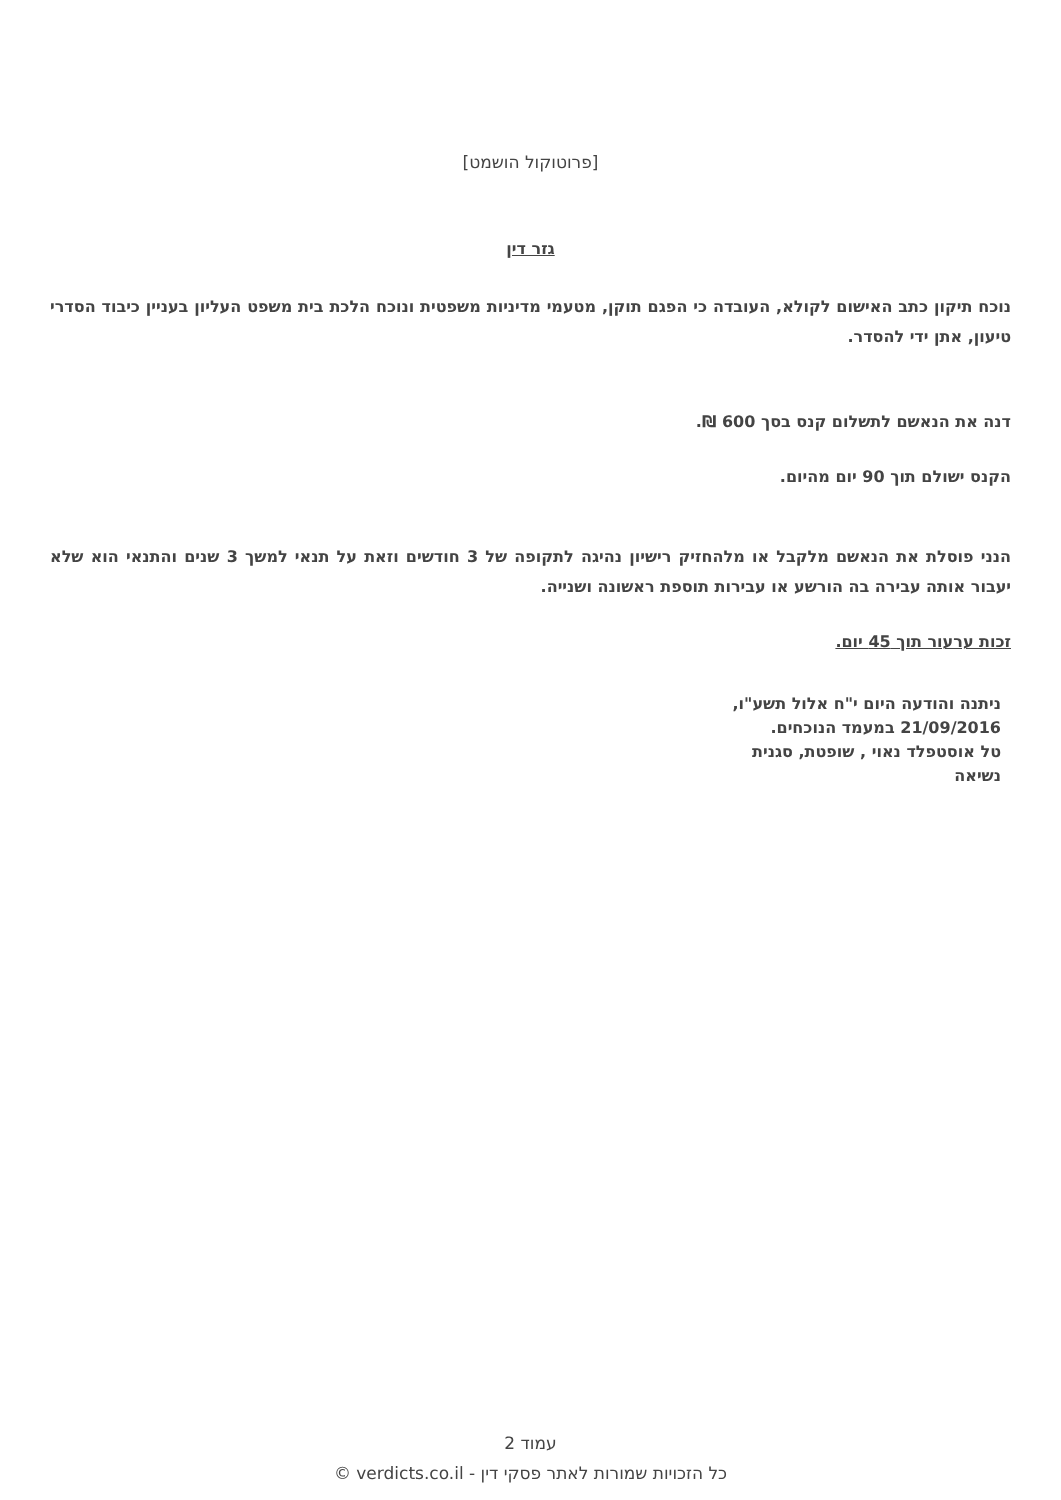[פרוטוקול הושמט]
גזר דין
נוכח תיקון כתב האישום לקולא, העובדה כי הפגם תוקן, מטעמי מדיניות משפטית ונוכח הלכת בית משפט העליון בעניין כיבוד הסדרי טיעון, אתן ידי להסדר.
דנה את הנאשם לתשלום קנס בסך 600 ₪.
הקנס ישולם תוך 90 יום מהיום.
הנני פוסלת את הנאשם מלקבל או מלהחזיק רישיון נהיגה לתקופה של 3 חודשים וזאת על תנאי למשך 3 שנים והתנאי הוא שלא יעבור אותה עבירה בה הורשע או עבירות תוספת ראשונה ושנייה.
זכות ערעור תוך 45 יום.
ניתנה והודעה היום י"ח אלול תשע"ו,
21/09/2016 במעמד הנוכחים.
טל אוסטפלד נאוי , שופטת, סגנית
נשיאה
עמוד 2
כל הזכויות שמורות לאתר פסקי דין - verdicts.co.il ©